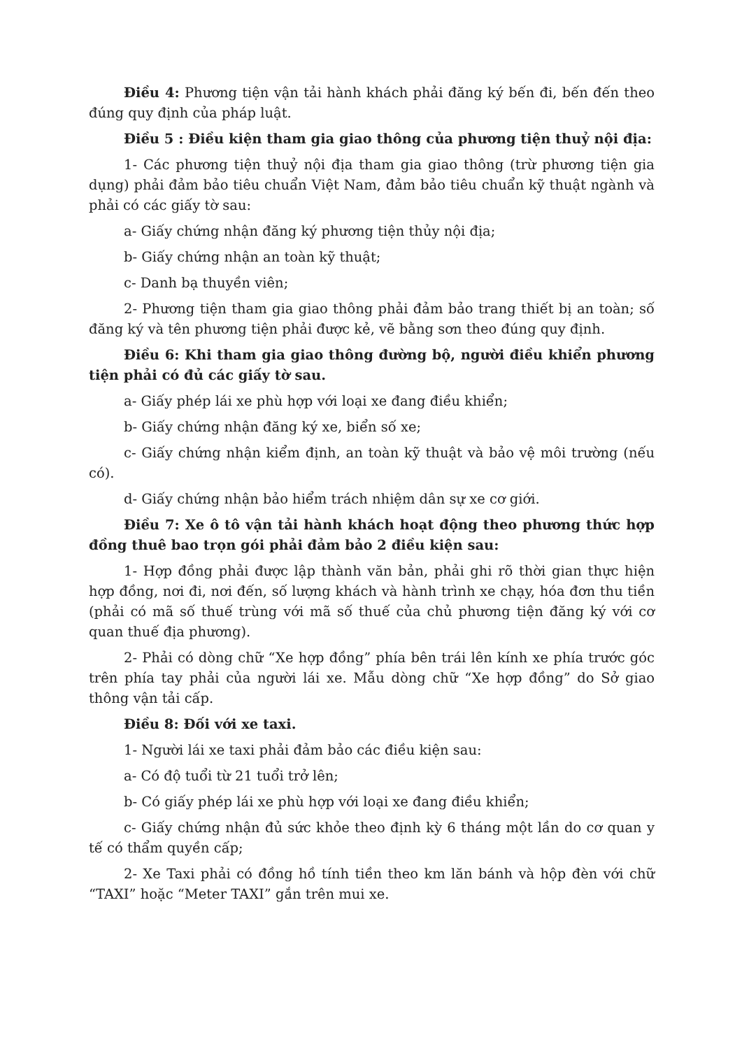Điều 4: Phương tiện vận tải hành khách phải đăng ký bến đi, bến đến theo đúng quy định của pháp luật.
Điều 5 : Điều kiện tham gia giao thông của phương tiện thuỷ nội địa:
1- Các phương tiện thuỷ nội địa tham gia giao thông (trừ phương tiện gia dụng) phải đảm bảo tiêu chuẩn Việt Nam, đảm bảo tiêu chuẩn kỹ thuật ngành và phải có các giấy tờ sau:
a- Giấy chứng nhận đăng ký phương tiện thủy nội địa;
b- Giấy chứng nhận an toàn kỹ thuật;
c- Danh bạ thuyền viên;
2- Phương tiện tham gia giao thông phải đảm bảo trang thiết bị an toàn; số đăng ký và tên phương tiện phải được kẻ, vẽ bằng sơn theo đúng quy định.
Điều 6: Khi tham gia giao thông đường bộ, người điều khiển phương tiện phải có đủ các giấy tờ sau.
a- Giấy phép lái xe phù hợp với loại xe đang điều khiển;
b- Giấy chứng nhận đăng ký xe, biển số xe;
c- Giấy chứng nhận kiểm định, an toàn kỹ thuật và bảo vệ môi trường (nếu có).
d- Giấy chứng nhận bảo hiểm trách nhiệm dân sự xe cơ giới.
Điều 7: Xe ô tô vận tải hành khách hoạt động theo phương thức hợp đồng thuê bao trọn gói phải đảm bảo 2 điều kiện sau:
1- Hợp đồng phải được lập thành văn bản, phải ghi rõ thời gian thực hiện hợp đồng, nơi đi, nơi đến, số lượng khách và hành trình xe chạy, hóa đơn thu tiền (phải có mã số thuế trùng với mã số thuế của chủ phương tiện đăng ký với cơ quan thuế địa phương).
2- Phải có dòng chữ “Xe hợp đồng” phía bên trái lên kính xe phía trước góc trên phía tay phải của người lái xe. Mẫu dòng chữ “Xe hợp đồng” do Sở giao thông vận tải cấp.
Điều 8: Đối với xe taxi.
1- Người lái xe taxi phải đảm bảo các điều kiện sau:
a- Có độ tuổi từ 21 tuổi trở lên;
b- Có giấy phép lái xe phù hợp với loại xe đang điều khiển;
c- Giấy chứng nhận đủ sức khỏe theo định kỳ 6 tháng một lần do cơ quan y tế có thẩm quyền cấp;
2- Xe Taxi phải có đồng hồ tính tiền theo km lăn bánh và hộp đèn với chữ “TAXI” hoặc “Meter TAXI” gắn trên mui xe.